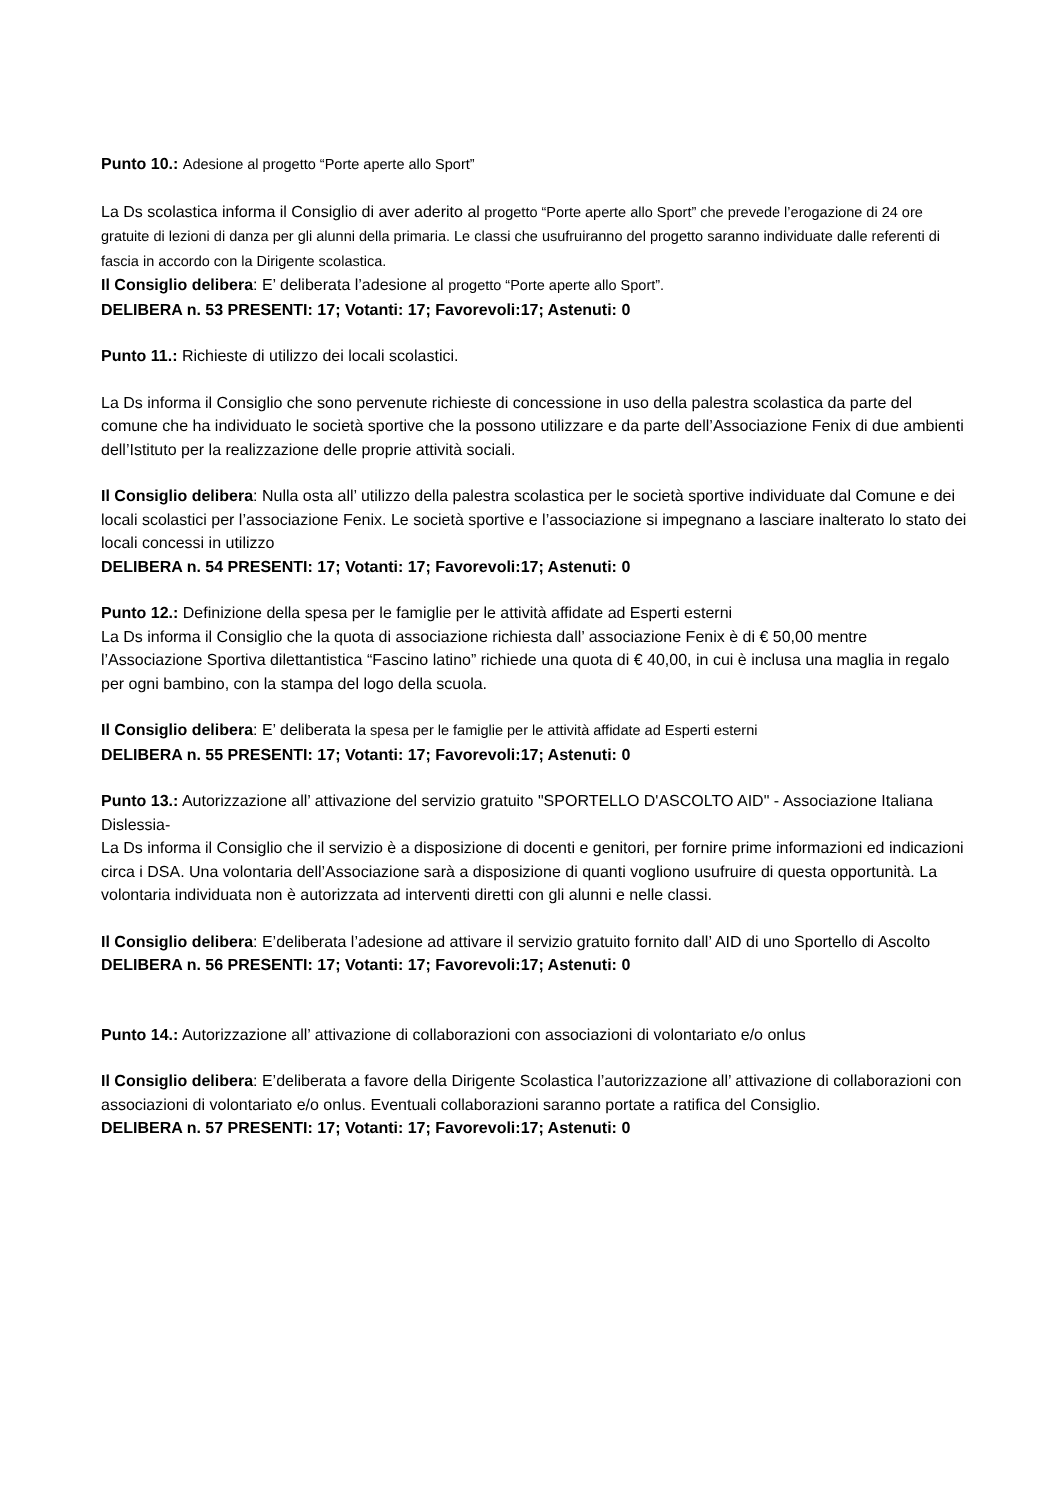Punto 10.: Adesione al progetto “Porte aperte allo Sport”
La Ds scolastica informa il Consiglio di aver aderito al progetto “Porte aperte allo Sport” che prevede l’erogazione di 24 ore gratuite di lezioni di danza per gli alunni della primaria. Le classi che usufruiranno del progetto saranno individuate dalle referenti di fascia in accordo con la Dirigente scolastica.
Il Consiglio delibera: E’ deliberata l’adesione al progetto “Porte aperte allo Sport”.
DELIBERA n. 53 PRESENTI: 17; Votanti: 17; Favorevoli:17; Astenuti: 0
Punto 11.: Richieste di utilizzo dei locali scolastici.
La Ds informa il Consiglio che sono pervenute richieste di concessione in uso della palestra scolastica da parte del comune che ha individuato le società sportive che la possono utilizzare e da parte dell’Associazione Fenix di due ambienti dell’Istituto per la realizzazione delle proprie attività sociali.
Il Consiglio delibera: Nulla osta all’ utilizzo della palestra scolastica per le società sportive individuate dal Comune e dei locali scolastici per l’associazione Fenix. Le società sportive e l’associazione si impegnano a lasciare inalterato lo stato dei locali concessi in utilizzo
DELIBERA n. 54 PRESENTI: 17; Votanti: 17; Favorevoli:17; Astenuti: 0
Punto 12.: Definizione della spesa per le famiglie per le attività affidate ad Esperti esterni
La Ds informa il Consiglio che la quota di associazione richiesta dall’ associazione Fenix è di € 50,00 mentre l’Associazione Sportiva dilettantistica “Fascino latino” richiede una quota di € 40,00, in cui è inclusa una maglia in regalo per ogni bambino, con la stampa del logo della scuola.
Il Consiglio delibera: E’ deliberata la spesa per le famiglie per le attività affidate ad Esperti esterni
DELIBERA n. 55 PRESENTI: 17; Votanti: 17; Favorevoli:17; Astenuti: 0
Punto 13.: Autorizzazione all’ attivazione del servizio gratuito "SPORTELLO D'ASCOLTO AID" - Associazione Italiana Dislessia-
La Ds informa il Consiglio che il servizio è a disposizione di docenti e genitori, per fornire prime informazioni ed indicazioni circa i DSA. Una volontaria dell’Associazione sarà a disposizione di quanti vogliono usufruire di questa opportunità. La volontaria individuata non è autorizzata ad interventi diretti con gli alunni e nelle classi.
Il Consiglio delibera: E’deliberata l’adesione ad attivare il servizio gratuito fornito dall’ AID di uno Sportello di Ascolto
DELIBERA n. 56 PRESENTI: 17; Votanti: 17; Favorevoli:17; Astenuti: 0
Punto 14.: Autorizzazione all’ attivazione di collaborazioni con associazioni di volontariato e/o onlus
Il Consiglio delibera: E’deliberata a favore della Dirigente Scolastica l’autorizzazione all’ attivazione di collaborazioni con associazioni di volontariato e/o onlus. Eventuali collaborazioni saranno portate a ratifica del Consiglio.
DELIBERA n. 57 PRESENTI: 17; Votanti: 17; Favorevoli:17; Astenuti: 0